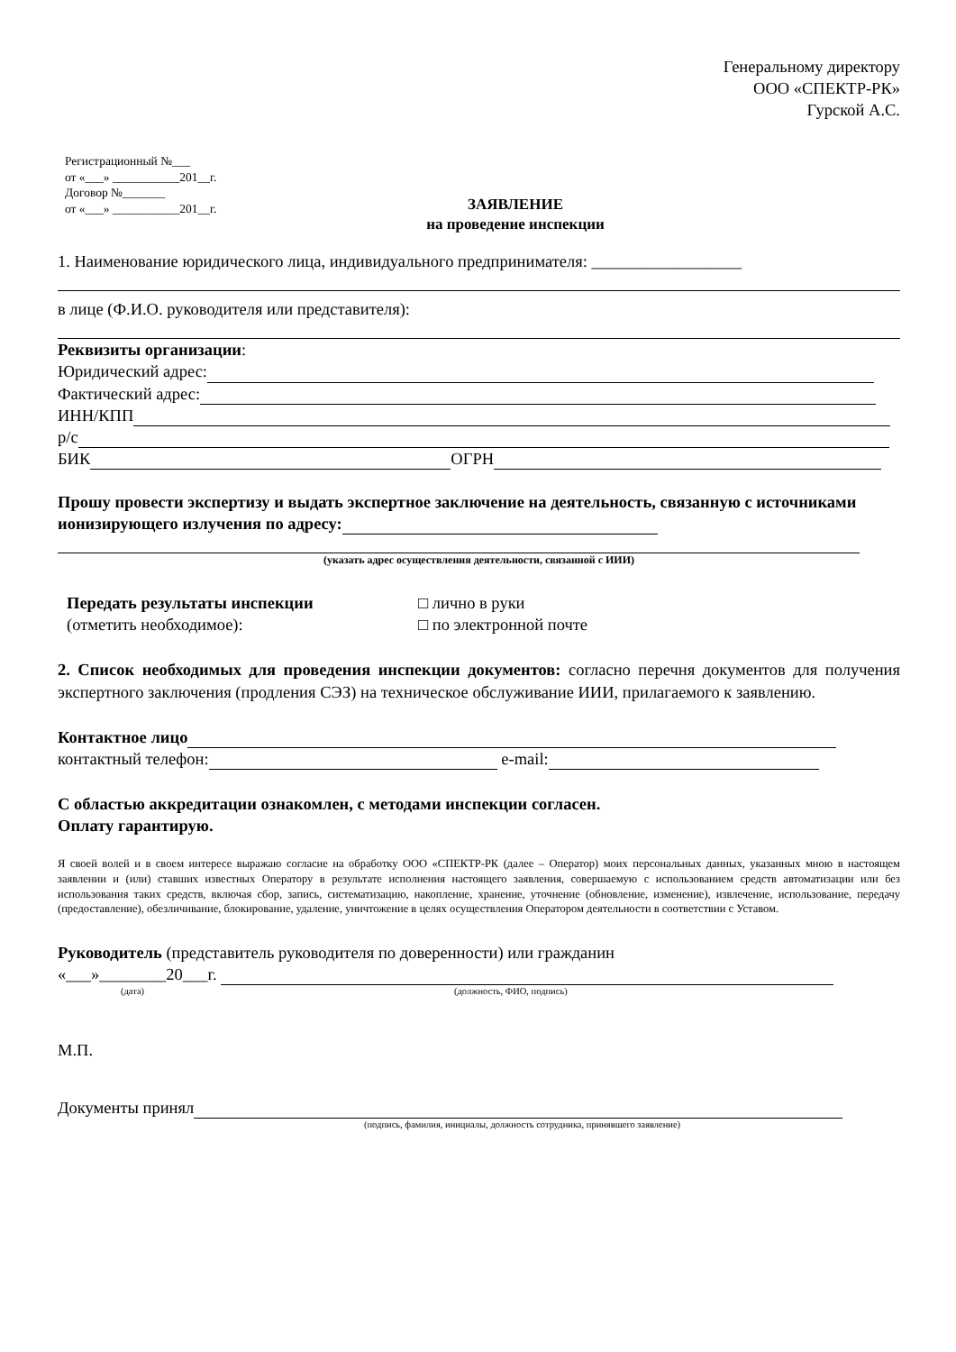Генеральному директору
ООО «СПЕКТР-РК»
Гурской А.С.
Регистрационный №___
от «___» ___________201__г.
Договор №_______
от «___» ___________201__г.
ЗАЯВЛЕНИЕ
на проведение инспекции
1. Наименование юридического лица, индивидуального предпринимателя: __________________
в лице (Ф.И.О. руководителя или представителя):
Реквизиты организации:
Юридический адрес:
Фактический адрес:
ИНН/КПП
р/с
БИК ОГРН
Прошу провести экспертизу и выдать экспертное заключение на деятельность, связанную с источниками ионизирующего излучения по адресу:
(указать адрес осуществления деятельности, связанной с ИИИ)
Передать результаты инспекции
(отметить необходимое):
□ лично в руки
□ по электронной почте
2. Список необходимых для проведения инспекции документов: согласно перечня документов для получения экспертного заключения (продления СЭЗ) на техническое обслуживание ИИИ, прилагаемого к заявлению.
Контактное лицо
контактный телефон: e-mail:
С областью аккредитации ознакомлен, с методами инспекции согласен.
Оплату гарантирую.
Я своей волей и в своем интересе выражаю согласие на обработку ООО «СПЕКТР-РК (далее – Оператор) моих персональных данных, указанных мною в настоящем заявлении и (или) ставших известных Оператору в результате исполнения настоящего заявления, совершаемую с использованием средств автоматизации или без использования таких средств, включая сбор, запись, систематизацию, накопление, хранение, уточнение (обновление, изменение), извлечение, использование, передачу (предоставление), обезличивание, блокирование, удаление, уничтожение в целях осуществления Оператором деятельности в соответствии с Уставом.
Руководитель (представитель руководителя по доверенности) или гражданин
«___»________20___г.
(дата) (должность, ФИО, подпись)
М.П.
Документы принял
(подпись, фамилия, инициалы, должность сотрудника, принявшего заявление)